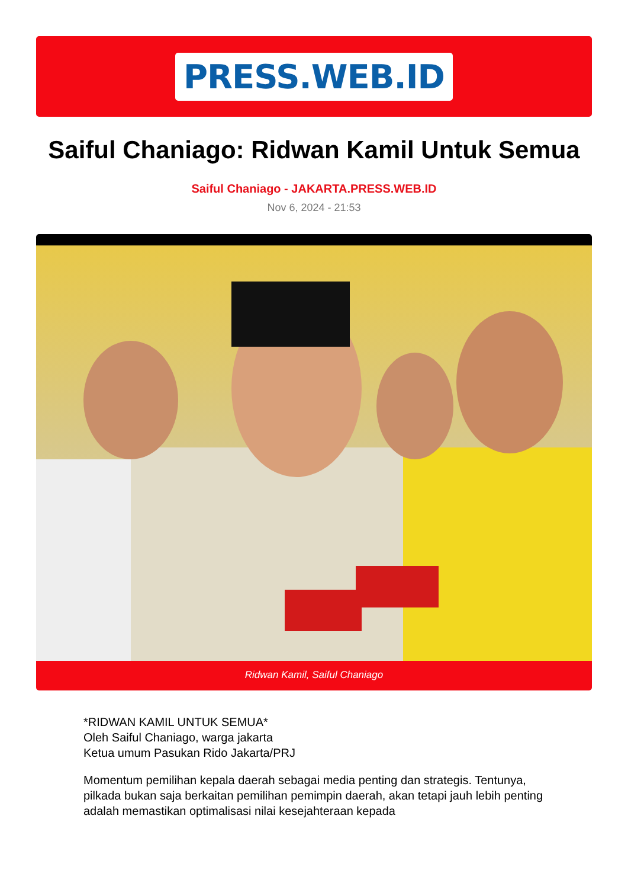PRESS.WEB.ID
Saiful Chaniago: Ridwan Kamil Untuk Semua
Saiful Chaniago - JAKARTA.PRESS.WEB.ID
Nov 6, 2024 - 21:53
Ridwan Kamil, Saiful Chaniago
*RIDWAN KAMIL UNTUK SEMUA*
Oleh Saiful Chaniago, warga jakarta
Ketua umum Pasukan Rido Jakarta/PRJ
Momentum pemilihan kepala daerah sebagai media penting dan strategis. Tentunya, pilkada bukan saja berkaitan pemilihan pemimpin daerah, akan tetapi jauh lebih penting adalah memastikan optimalisasi nilai kesejahteraan kepada